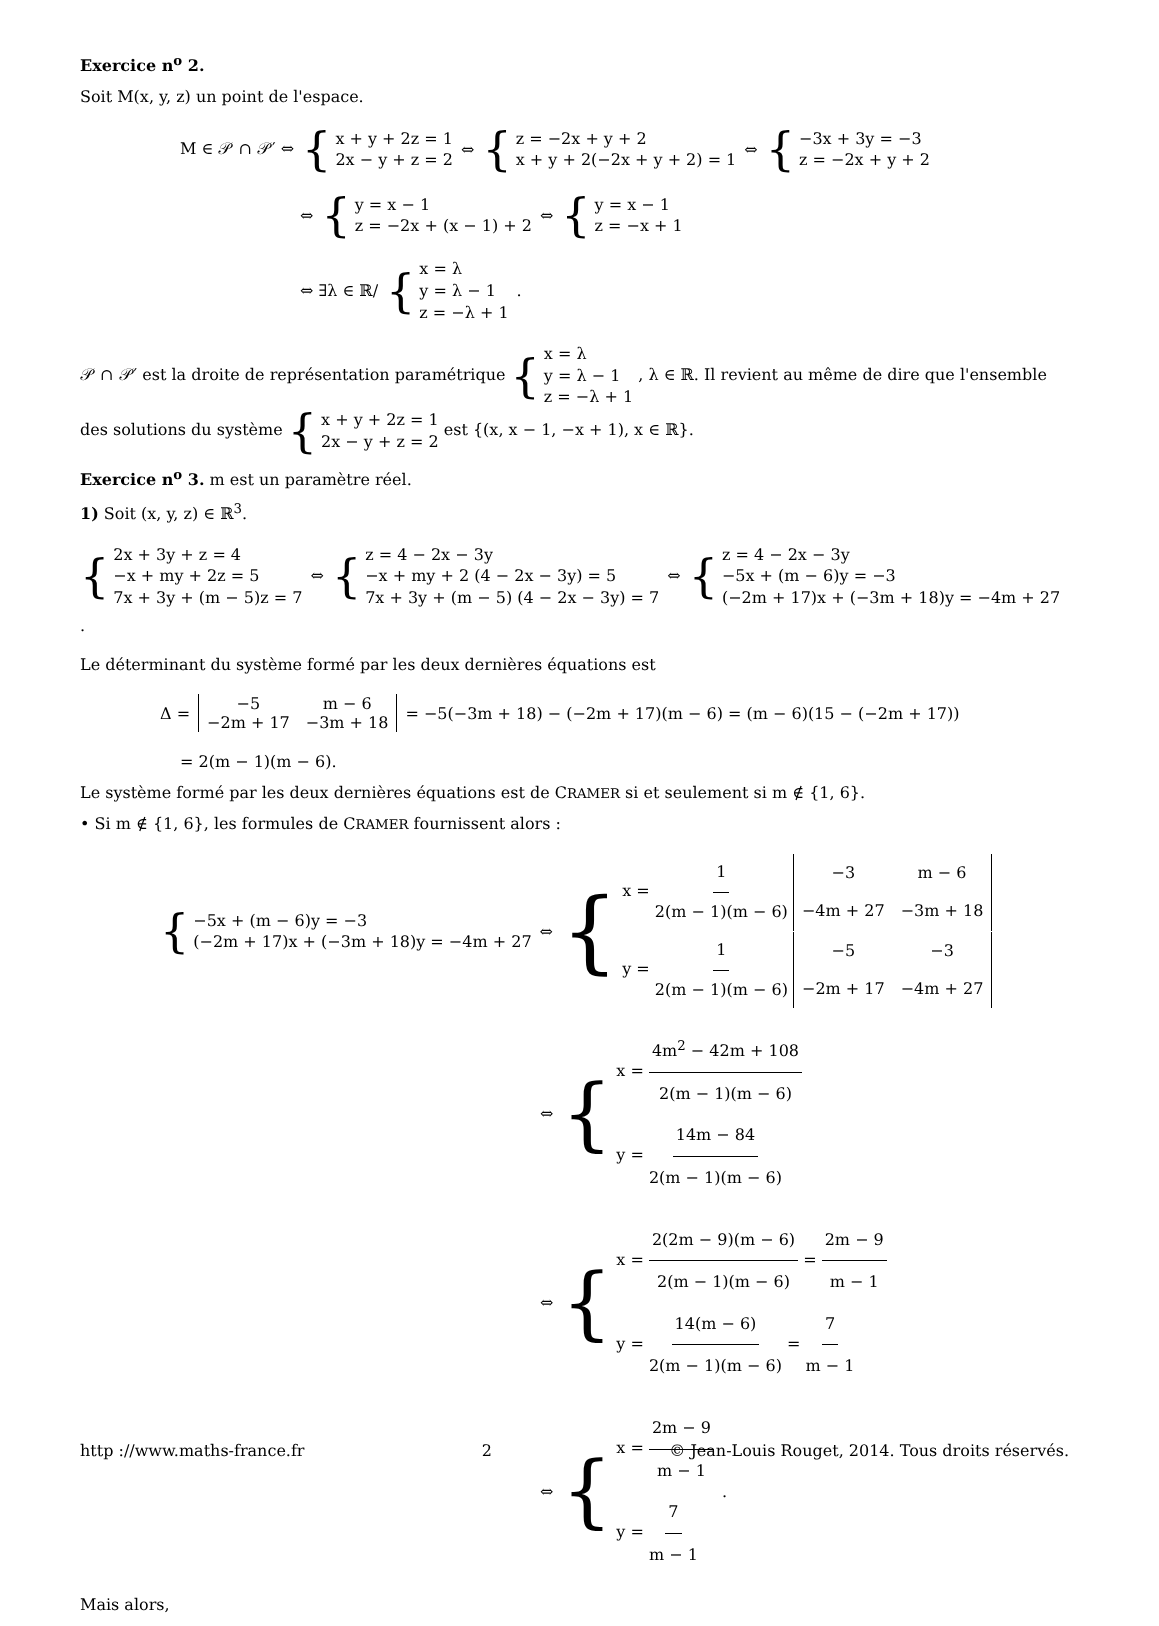Exercice n<sup>o</sup> 2.
Soit M(x, y, z) un point de l'espace.
M ∈ 𝒫 ∩ 𝒫′ ⇔ { x + y + 2z = 1
2x − y + z = 2 ⇔ { z = −2x + y + 2
x + y + 2(−2x + y + 2) = 1 ⇔ { −3x + 3y = −3
z = −2x + y + 2
⇔ { y = x − 1
z = −2x + (x − 1) + 2 ⇔ { y = x − 1
z = −x + 1
⇔ ∃λ ∈ ℝ/ { x = λ
y = λ − 1
z = −λ + 1 .
𝒫 ∩ 𝒫′ est la droite de représentation paramétrique { x = λ
y = λ − 1
z = −λ + 1 , λ ∈ ℝ. Il revient au même de dire que l'ensemble des solutions du système { x + y + 2z = 1
2x − y + z = 2 est {(x, x − 1, −x + 1), x ∈ ℝ}.
Exercice n<sup>o</sup> 3. m est un paramètre réel.
1) Soit (x, y, z) ∈ ℝ<sup>3</sup>.
{ 2x + 3y + z = 4
−x + my + 2z = 5
7x + 3y + (m − 5)z = 7 ⇔ { z = 4 − 2x − 3y
−x + my + 2 (4 − 2x − 3y) = 5
7x + 3y + (m − 5) (4 − 2x − 3y) = 7 ⇔ { z = 4 − 2x − 3y
−5x + (m − 6)y = −3
(−2m + 17)x + (−3m + 18)y = −4m + 27 .
Le déterminant du système formé par les deux dernières équations est
Δ =
| −5 | m − 6 |
| −2m + 17 | −3m + 18 |
= −5(−3m + 18) − (−2m + 17)(m − 6) = (m − 6)(15 − (−2m + 17))
= 2(m − 1)(m − 6).
Le système formé par les deux dernières équations est de CRAMER si et seulement si m ∉ {1, 6}.
• Si m ∉ {1, 6}, les formules de CRAMER fournissent alors :
{ −5x + (m − 6)y = −3
(−2m + 17)x + (−3m + 18)y = −4m + 27 ⇔ { x = 1 2(m − 1)(m − 6)
| −3 | m − 6 |
| −4m + 27 | −3m + 18 |
y = 1 2(m − 1)(m − 6)
| −5 | −3 |
| −2m + 17 | −4m + 27 |
⇔ { x = 4m<sup>2</sup> − 42m + 108 2(m − 1)(m − 6)
y = 14m − 84 2(m − 1)(m − 6)
⇔ { x = 2(2m − 9)(m − 6) 2(m − 1)(m − 6) = 2m − 9 m − 1
y = 14(m − 6) 2(m − 1)(m − 6) = 7 m − 1
⇔ { x = 2m − 9 m − 1
y = 7 m − 1 .
Mais alors,
http ://www.maths-france.fr 2 © Jean-Louis Rouget, 2014. Tous droits réservés.